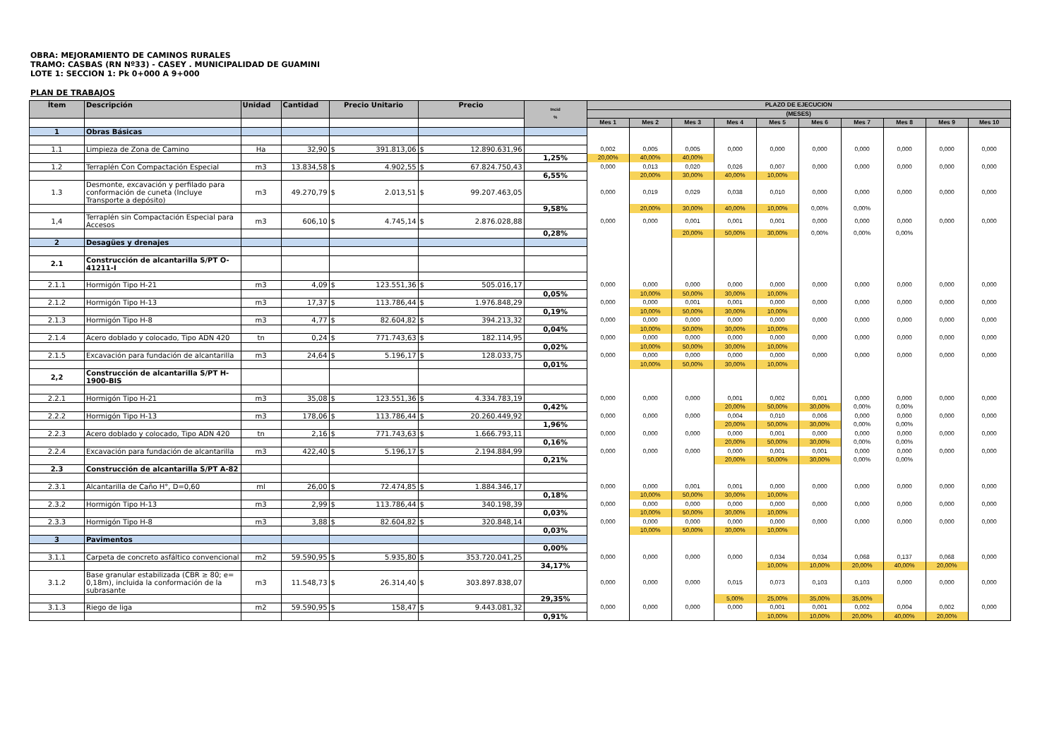OBRA: MEJORAMIENTO DE CAMINOS RURALES
TRAMO: CASBAS (RN Nº33) - CASEY . MUNICIPALIDAD DE GUAMINI
LOTE 1: SECCION 1: Pk 0+000 A 9+000
PLAN DE TRABAJOS
| Ítem | Descripción | Unidad | Cantidad | Precio Unitario | Precio | Incid % | PLAZO DE EJECUCION | | | | | | | | | |
| --- | --- | --- | --- | --- | --- | --- | --- | --- | --- | --- | --- | --- | --- | --- | --- | --- |
| | | | | | | | (MESES) | | | | | | | | | |
| | | | | | | | Mes 1 | Mes 2 | Mes 3 | Mes 4 | Mes 5 | Mes 6 | Mes 7 | Mes 8 | Mes 9 | Mes 10 |
| 1 | Obras Básicas | | | | | | | | | | | | | | | |
| 1.1 | Limpieza de Zona de Camino | Ha | 32,90 | $ 391.813,06 | $ 12.890.631,96 | | 0,002 | 0,005 | 0,005 | 0,000 | 0,000 | 0,000 | 0,000 | 0,000 | 0,000 | 0,000 |
| | | | | | | 1,25% | 20,00% | 40,00% | 40,00% | | | | | | | |
| 1.2 | Terraplén Con Compactación Especial | m3 | 13.834,58 | $ 4.902,55 | $ 67.824.750,43 | | 0,000 | 0,013 | 0,020 | 0,026 | 0,007 | 0,000 | 0,000 | 0,000 | 0,000 | 0,000 |
| | | | | | | 6,55% | | 20,00% | 30,00% | 40,00% | 10,00% | | | | | |
| 1.3 | Desmonte, excavación y perfilado para conformación de cuneta (Incluye Transporte a depósito) | m3 | 49.270,79 | $ 2.013,51 | $ 99.207.463,05 | | 0,000 | 0,019 | 0,029 | 0,038 | 0,010 | 0,000 | 0,000 | 0,000 | 0,000 | 0,000 |
| | | | | | | 9,58% | | 20,00% | 30,00% | 40,00% | 10,00% | 0,00% | 0,00% | | | |
| 1,4 | Terraplén sin Compactación Especial para Accesos | m3 | 606,10 | $ 4.745,14 | $ 2.876.028,88 | | 0,000 | 0,000 | 0,001 | 0,001 | 0,001 | 0,000 | 0,000 | 0,000 | 0,000 | 0,000 |
| | | | | | | 0,28% | | | 20,00% | 50,00% | 30,00% | 0,00% | 0,00% | 0,00% | | |
| 2 | Desagües y drenajes | | | | | | | | | | | | | | | |
| 2.1 | Construcción de alcantarilla S/PT O-41211-I | | | | | | | | | | | | | | | |
| 2.1.1 | Hormigón Tipo H-21 | m3 | 4,09 | $ 123.551,36 | $ 505.016,17 | | 0,000 | 0,000 | 0,000 | 0,000 | 0,000 | 0,000 | 0,000 | 0,000 | 0,000 | 0,000 |
| | | | | | | 0,05% | | 10,00% | 50,00% | 30,00% | 10,00% | | | | | |
| 2.1.2 | Hormigón Tipo H-13 | m3 | 17,37 | $ 113.786,44 | $ 1.976.848,29 | | 0,000 | 0,000 | 0,001 | 0,001 | 0,000 | 0,000 | 0,000 | 0,000 | 0,000 | 0,000 |
| | | | | | | 0,19% | | 10,00% | 50,00% | 30,00% | 10,00% | | | | | |
| 2.1.3 | Hormigón Tipo H-8 | m3 | 4,77 | $ 82.604,82 | $ 394.213,32 | | 0,000 | 0,000 | 0,000 | 0,000 | 0,000 | 0,000 | 0,000 | 0,000 | 0,000 | 0,000 |
| | | | | | | 0,04% | | 10,00% | 50,00% | 30,00% | 10,00% | | | | | |
| 2.1.4 | Acero doblado y colocado, Tipo ADN 420 | tn | 0,24 | $ 771.743,63 | $ 182.114,95 | | 0,000 | 0,000 | 0,000 | 0,000 | 0,000 | 0,000 | 0,000 | 0,000 | 0,000 | 0,000 |
| | | | | | | 0,02% | | 10,00% | 50,00% | 30,00% | 10,00% | | | | | |
| 2.1.5 | Excavación para fundación de alcantarilla | m3 | 24,64 | $ 5.196,17 | $ 128.033,75 | | 0,000 | 0,000 | 0,000 | 0,000 | 0,000 | 0,000 | 0,000 | 0,000 | 0,000 | 0,000 |
| | | | | | | 0,01% | | 10,00% | 50,00% | 30,00% | 10,00% | | | | | |
| 2,2 | Construcción de alcantarilla S/PT H-1900-BIS | | | | | | | | | | | | | | | |
| 2.2.1 | Hormigón Tipo H-21 | m3 | 35,08 | $ 123.551,36 | $ 4.334.783,19 | | 0,000 | 0,000 | 0,000 | 0,001 | 0,002 | 0,001 | 0,000 | 0,000 | 0,000 | 0,000 |
| | | | | | | 0,42% | | | | 20,00% | 50,00% | 30,00% | 0,00% | 0,00% | | |
| 2.2.2 | Hormigón Tipo H-13 | m3 | 178,06 | $ 113.786,44 | $ 20.260.449,92 | | 0,000 | 0,000 | 0,000 | 0,004 | 0,010 | 0,006 | 0,000 | 0,000 | 0,000 | 0,000 |
| | | | | | | 1,96% | | | | 20,00% | 50,00% | 30,00% | 0,00% | 0,00% | | |
| 2.2.3 | Acero doblado y colocado, Tipo ADN 420 | tn | 2,16 | $ 771.743,63 | $ 1.666.793,11 | | 0,000 | 0,000 | 0,000 | 0,000 | 0,001 | 0,000 | 0,000 | 0,000 | 0,000 | 0,000 |
| | | | | | | 0,16% | | | | 20,00% | 50,00% | 30,00% | 0,00% | 0,00% | | |
| 2.2.4 | Excavación para fundación de alcantarilla | m3 | 422,40 | $ 5.196,17 | $ 2.194.884,99 | | 0,000 | 0,000 | 0,000 | 0,000 | 0,001 | 0,001 | 0,000 | 0,000 | 0,000 | 0,000 |
| | | | | | | 0,21% | | | | 20,00% | 50,00% | 30,00% | 0,00% | 0,00% | | |
| 2.3 | Construcción de alcantarilla S/PT A-82 | | | | | | | | | | | | | | | |
| 2.3.1 | Alcantarilla de Caño H°, D=0,60 | ml | 26,00 | $ 72.474,85 | $ 1.884.346,17 | | 0,000 | 0,000 | 0,001 | 0,001 | 0,000 | 0,000 | 0,000 | 0,000 | 0,000 | 0,000 |
| | | | | | | 0,18% | | 10,00% | 50,00% | 30,00% | 10,00% | | | | | |
| 2.3.2 | Hormigón Tipo H-13 | m3 | 2,99 | $ 113.786,44 | $ 340.198,39 | | 0,000 | 0,000 | 0,000 | 0,000 | 0,000 | 0,000 | 0,000 | 0,000 | 0,000 | 0,000 |
| | | | | | | 0,03% | | 10,00% | 50,00% | 30,00% | 10,00% | | | | | |
| 2.3.3 | Hormigón Tipo H-8 | m3 | 3,88 | $ 82.604,82 | $ 320.848,14 | | 0,000 | 0,000 | 0,000 | 0,000 | 0,000 | 0,000 | 0,000 | 0,000 | 0,000 | 0,000 |
| | | | | | | 0,03% | | 10,00% | 50,00% | 30,00% | 10,00% | | | | | |
| 3 | Pavimentos | | | | | | | | | | | | | | | |
| | | | | | | 0,00% | | | | | | | | | | |
| 3.1.1 | Carpeta de concreto asfáltico convencional | m2 | 59.590,95 | $ 5.935,80 | $ 353.720.041,25 | | 0,000 | 0,000 | 0,000 | 0,000 | 0,034 | 0,034 | 0,068 | 0,137 | 0,068 | 0,000 |
| | | | | | | 34,17% | | | | | 10,00% | 10,00% | 20,00% | 40,00% | 20,00% | |
| 3.1.2 | Base granular estabilizada (CBR ≥ 80; e= 0,18m), incluida la conformación de la subrasante | m3 | 11.548,73 | $ 26.314,40 | $ 303.897.838,07 | | 0,000 | 0,000 | 0,000 | 0,015 | 0,073 | 0,103 | 0,103 | 0,000 | 0,000 | 0,000 |
| | | | | | | 29,35% | | | | 5,00% | 25,00% | 35,00% | 35,00% | | | |
| 3.1.3 | Riego de liga | m2 | 59.590,95 | $ 158,47 | $ 9.443.081,32 | | 0,000 | 0,000 | 0,000 | 0,000 | 0,001 | 0,001 | 0,002 | 0,004 | 0,002 | 0,000 |
| | | | | | | 0,91% | | | | | 10,00% | 10,00% | 20,00% | 40,00% | 20,00% | |